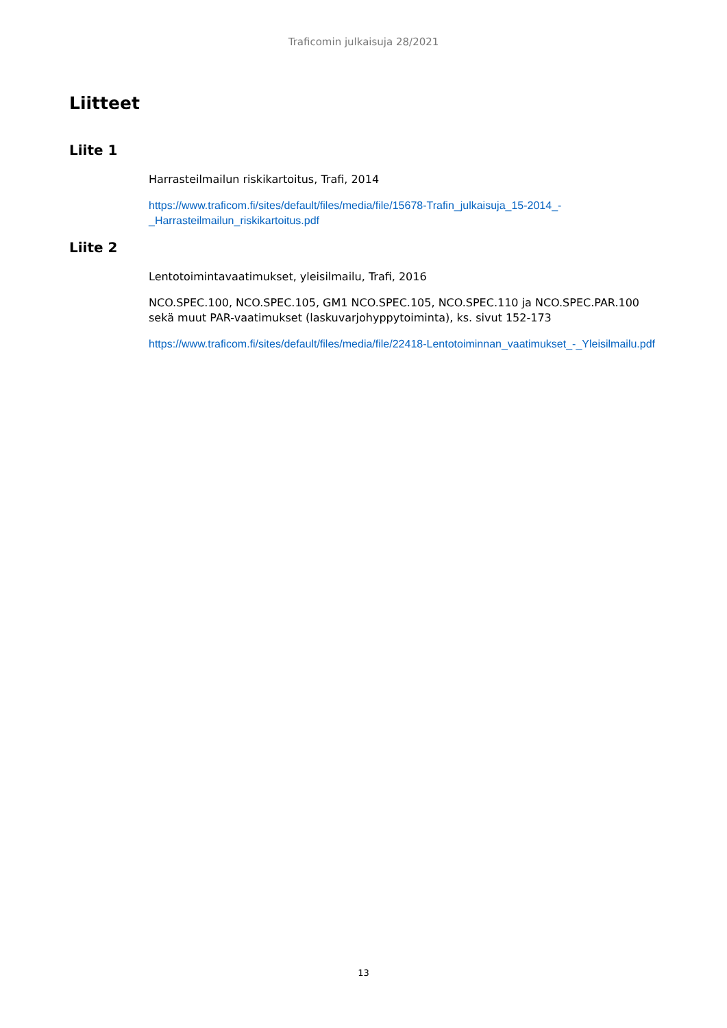Traficomin julkaisuja 28/2021
Liitteet
Liite 1
Harrasteilmailun riskikartoitus, Trafi, 2014
https://www.traficom.fi/sites/default/files/media/file/15678-Trafin_julkaisuja_15-2014_-_Harrasteilmailun_riskikartoitus.pdf
Liite 2
Lentotoimintavaatimukset, yleisilmailu, Trafi, 2016
NCO.SPEC.100, NCO.SPEC.105, GM1 NCO.SPEC.105, NCO.SPEC.110 ja NCO.SPEC.PAR.100 sekä muut PAR-vaatimukset (laskuvarjohyppytoiminta), ks. sivut 152-173
https://www.traficom.fi/sites/default/files/media/file/22418-Lentotoiminnan_vaatimukset_-_Yleisilmailu.pdf
13